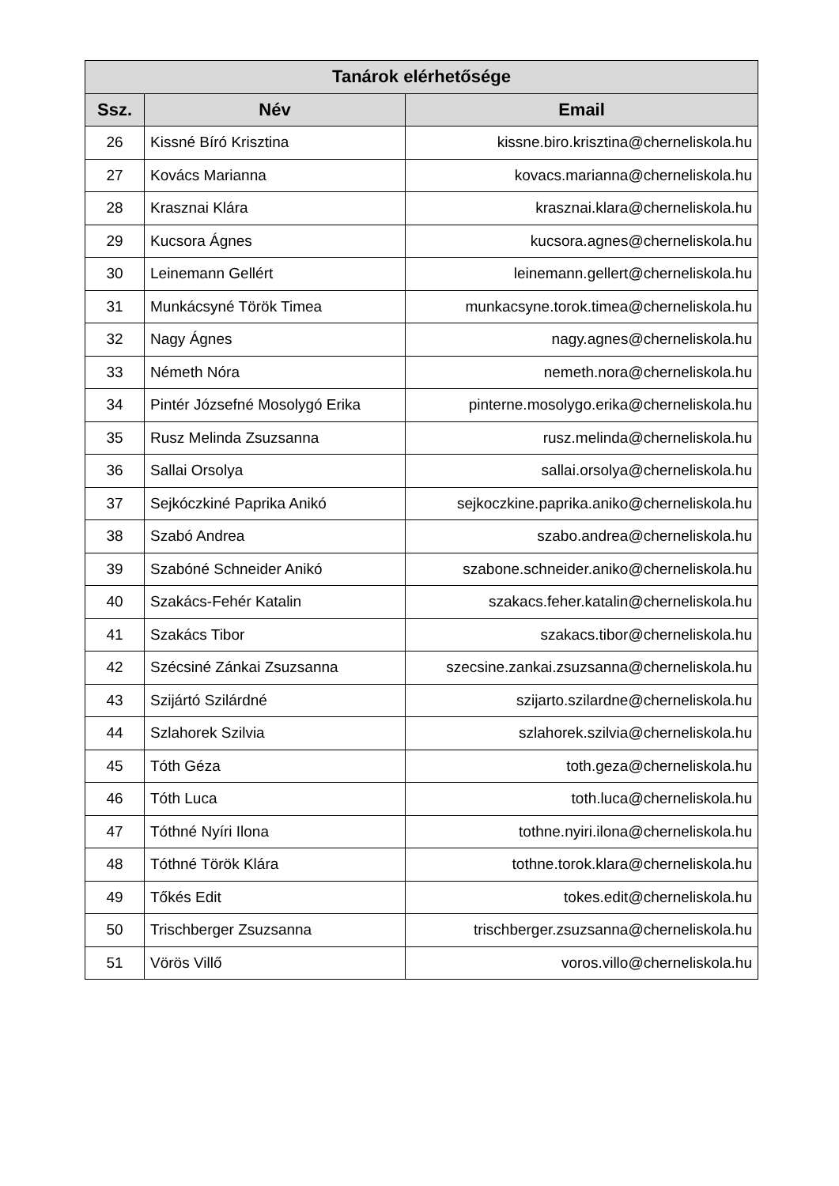| Tanárok elérhetősége | | |
| --- | --- | --- |
| Ssz. | Név | Email |
| 26 | Kissné Bíró Krisztina | kissne.biro.krisztina@cherneliskola.hu |
| 27 | Kovács Marianna | kovacs.marianna@cherneliskola.hu |
| 28 | Krasznai Klára | krasznai.klara@cherneliskola.hu |
| 29 | Kucsora Ágnes | kucsora.agnes@cherneliskola.hu |
| 30 | Leinemann Gellért | leinemann.gellert@cherneliskola.hu |
| 31 | Munkácsyné Török Timea | munkacsyne.torok.timea@cherneliskola.hu |
| 32 | Nagy Ágnes | nagy.agnes@cherneliskola.hu |
| 33 | Németh Nóra | nemeth.nora@cherneliskola.hu |
| 34 | Pintér Józsefné Mosolygó Erika | pinterne.mosolygo.erika@cherneliskola.hu |
| 35 | Rusz Melinda Zsuzsanna | rusz.melinda@cherneliskola.hu |
| 36 | Sallai Orsolya | sallai.orsolya@cherneliskola.hu |
| 37 | Sejkóczkiné Paprika Anikó | sejkoczkine.paprika.aniko@cherneliskola.hu |
| 38 | Szabó Andrea | szabo.andrea@cherneliskola.hu |
| 39 | Szabóné Schneider Anikó | szabone.schneider.aniko@cherneliskola.hu |
| 40 | Szakács-Fehér Katalin | szakacs.feher.katalin@cherneliskola.hu |
| 41 | Szakács Tibor | szakacs.tibor@cherneliskola.hu |
| 42 | Szécsiné Zánkai Zsuzsanna | szecsine.zankai.zsuzsanna@cherneliskola.hu |
| 43 | Szijártó Szilárdné | szijarto.szilardne@cherneliskola.hu |
| 44 | Szlahorek Szilvia | szlahorek.szilvia@cherneliskola.hu |
| 45 | Tóth Géza | toth.geza@cherneliskola.hu |
| 46 | Tóth Luca | toth.luca@cherneliskola.hu |
| 47 | Tóthné Nyíri Ilona | tothne.nyiri.ilona@cherneliskola.hu |
| 48 | Tóthné Török Klára | tothne.torok.klara@cherneliskola.hu |
| 49 | Tőkés Edit | tokes.edit@cherneliskola.hu |
| 50 | Trischberger Zsuzsanna | trischberger.zsuzsanna@cherneliskola.hu |
| 51 | Vörös Villő | voros.villo@cherneliskola.hu |